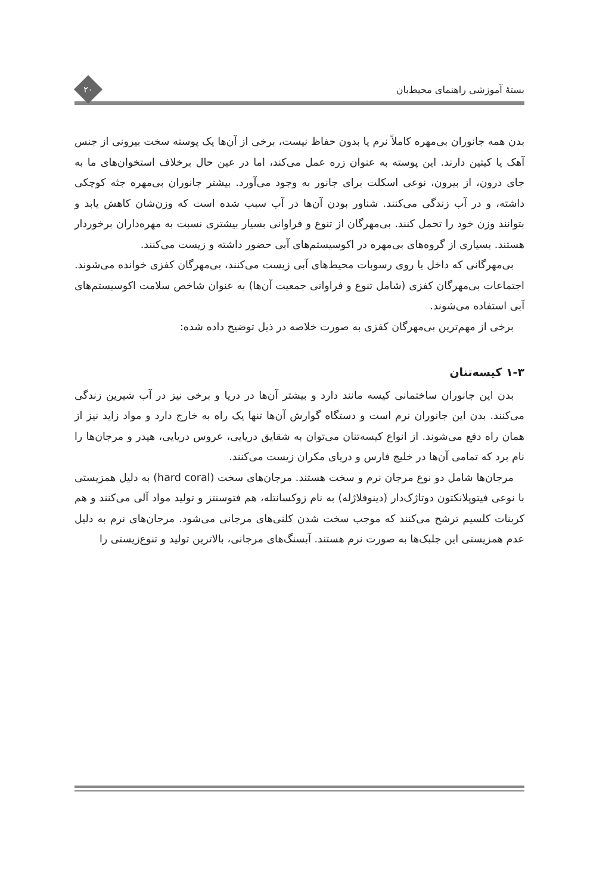بستهٔ آموزشی راهنمای محیط‌بان
۲۰
بدن همه جانوران بی‌مهره کاملاً نرم یا بدون حفاظ نیست، برخی از آن‌ها یک پوسته سخت بیرونی از جنس آهک یا کیتین دارند. این پوسته به عنوان زره عمل می‌کند، اما در عین حال برخلاف استخوان‌های ما به جای درون، از بیرون، نوعی اسکلت برای جانور به وجود می‌آورد. بیشتر جانوران بی‌مهره جثه کوچکی داشته، و در آب زندگی می‌کنند. شناور بودن آن‌ها در آب سبب شده است که وزن‌شان کاهش یابد و بتوانند وزن خود را تحمل کنند. بی‌مهرگان از تنوع و فراوانی بسیار بیشتری نسبت به مهره‌داران برخوردار هستند. بسیاری از گروه‌های بی‌مهره در اکوسیستم‌های آبی حضور داشته و زیست می‌کنند.
بی‌مهرگانی که داخل یا روی رسوبات محیط‌های آبی زیست می‌کنند، بی‌مهرگان کفزی خوانده می‌شوند. اجتماعات بی‌مهرگان کفزی (شامل تنوع و فراوانی جمعیت آن‌ها) به عنوان شاخص سلامت اکوسیستم‌های آبی استفاده می‌شوند.
برخی از مهم‌ترین بی‌مهرگان کفزی به صورت خلاصه در ذیل توضیح داده شده:
۱-۳ کیسه‌تنان
بدن این جانوران ساختمانی کیسه مانند دارد و بیشتر آن‌ها در دریا و برخی نیز در آب شیرین زندگی می‌کنند. بدن این جانوران نرم است و دستگاه گوارش آن‌ها تنها یک راه به خارج دارد و مواد زاید نیز از همان راه دفع می‌شوند. از انواع کیسه‌تنان می‌توان به شقایق دریایی، عروس دریایی، هیدر و مرجان‌ها را نام برد که تمامی آن‌ها در خلیج فارس و دریای مکران زیست می‌کنند.
مرجان‌ها شامل دو نوع مرجان نرم و سخت هستند. مرجان‌های سخت (hard coral) به دلیل همزیستی با نوعی فیتوپلانکتون دوتاژک‌دار (دینوفلاژله) به نام زوکسانتله، هم فتوسنتز و تولید مواد آلی می‌کنند و هم کربنات کلسیم ترشح می‌کنند که موجب سخت شدن کلنی‌های مرجانی می‌شود. مرجان‌های نرم به دلیل عدم همزیستی این جلبک‌ها به صورت نرم هستند. آبسنگ‌های مرجانی، بالاترین تولید و تنوع‌زیستی را